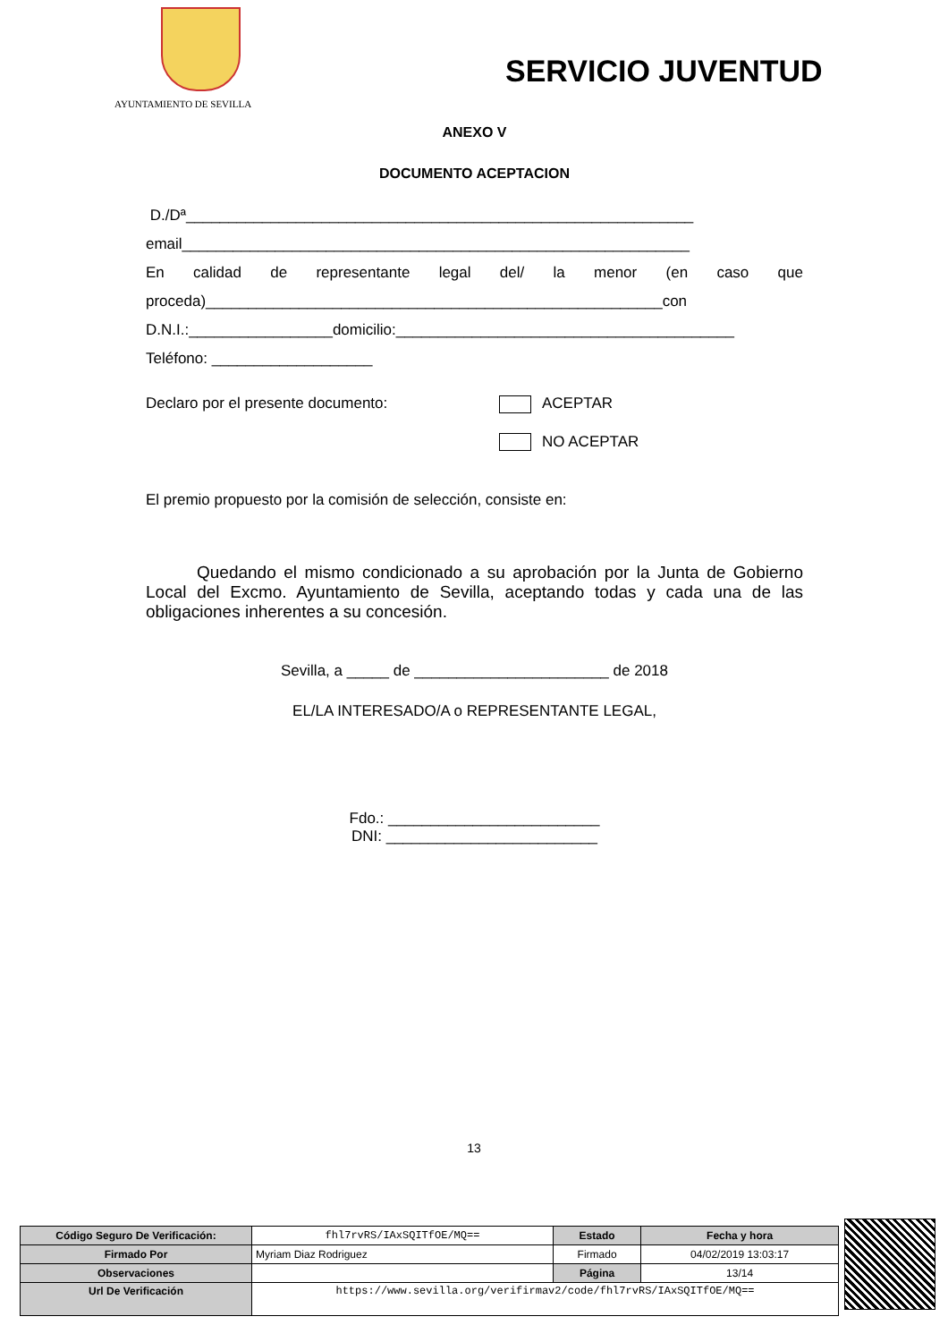AYUNTAMIENTO DE SEVILLA
SERVICIO JUVENTUD
ANEXO V
DOCUMENTO ACEPTACION
D./Dª____________________________________________________________
email____________________________________________________________
En calidad de representante legal del/ la menor (en caso que
proceda)______________________________________________________con
D.N.I.:_________________domicilio:________________________________________
Teléfono: ___________________
Declaro por el presente documento: ACEPTAR
NO ACEPTAR
El premio propuesto por la comisión de selección, consiste en:
Quedando el mismo condicionado a su aprobación por la Junta de Gobierno Local del Excmo. Ayuntamiento de Sevilla, aceptando todas y cada una de las obligaciones inherentes a su concesión.
Sevilla, a _____ de _______________________ de 2018
EL/LA INTERESADO/A o REPRESENTANTE LEGAL,
Fdo.: _________________________
DNI: _________________________
13
| Código Seguro De Verificación: | fhl7rvRS/IAxSQITfOE/MQ== | Estado | Fecha y hora |
| Firmado Por | Myriam Diaz Rodriguez | Firmado | 04/02/2019 13:03:17 |
| Observaciones | | Página | 13/14 |
| Url De Verificación | https://www.sevilla.org/verifirmav2/code/fhl7rvRS/IAxSQITfOE/MQ== | | |